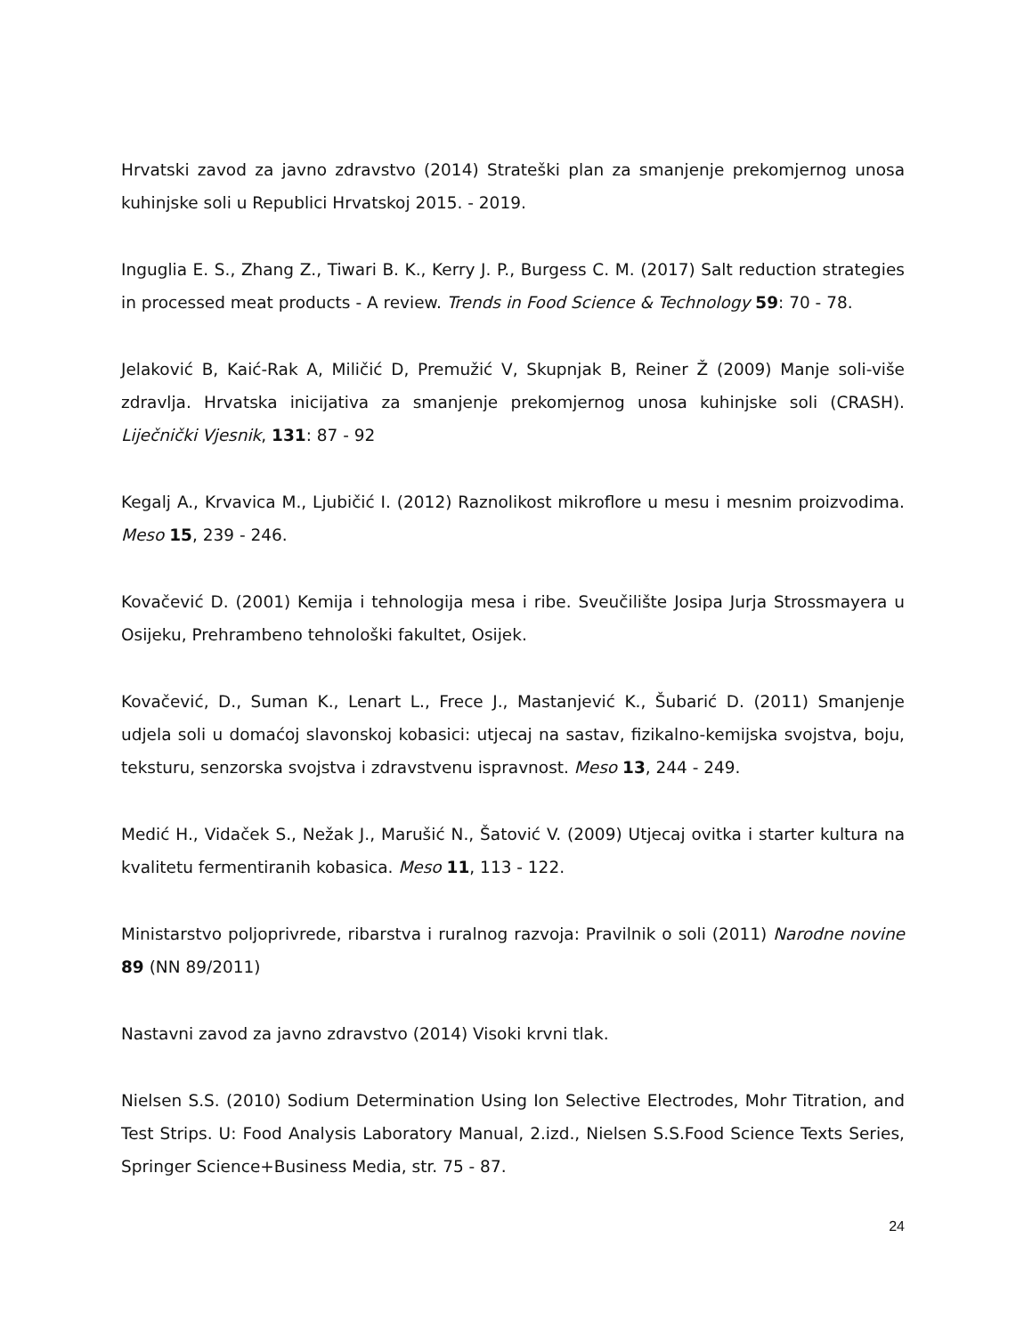Hrvatski zavod za javno zdravstvo (2014) Strateški plan za smanjenje prekomjernog unosa kuhinjske soli u Republici Hrvatskoj 2015. - 2019.
Inguglia E. S., Zhang Z., Tiwari B. K., Kerry J. P., Burgess C. M. (2017) Salt reduction strategies in processed meat products - A review. Trends in Food Science & Technology 59: 70 - 78.
Jelaković B, Kaić-Rak A, Miličić D, Premužić V, Skupnjak B, Reiner Ž (2009) Manje soli-više zdravlja. Hrvatska inicijativa za smanjenje prekomjernog unosa kuhinjske soli (CRASH). Liječnički Vjesnik, 131: 87 - 92
Kegalj A., Krvavica M., Ljubičić I. (2012) Raznolikost mikroflore u mesu i mesnim proizvodima. Meso 15, 239 - 246.
Kovačević D. (2001) Kemija i tehnologija mesa i ribe. Sveučilište Josipa Jurja Strossmayera u Osijeku, Prehrambeno tehnološki fakultet, Osijek.
Kovačević, D., Suman K., Lenart L., Frece J., Mastanjević K., Šubarić D. (2011) Smanjenje udjela soli u domaćoj slavonskoj kobasici: utjecaj na sastav, fizikalno-kemijska svojstva, boju, teksturu, senzorska svojstva i zdravstvenu ispravnost. Meso 13, 244 - 249.
Medić H., Vidaček S., Nežak J., Marušić N., Šatović V. (2009) Utjecaj ovitka i starter kultura na kvalitetu fermentiranih kobasica. Meso 11, 113 - 122.
Ministarstvo poljoprivrede, ribarstva i ruralnog razvoja: Pravilnik o soli (2011) Narodne novine 89 (NN 89/2011)
Nastavni zavod za javno zdravstvo (2014) Visoki krvni tlak.
Nielsen S.S. (2010) Sodium Determination Using Ion Selective Electrodes, Mohr Titration, and Test Strips. U: Food Analysis Laboratory Manual, 2.izd., Nielsen S.S.Food Science Texts Series, Springer Science+Business Media, str. 75 - 87.
24